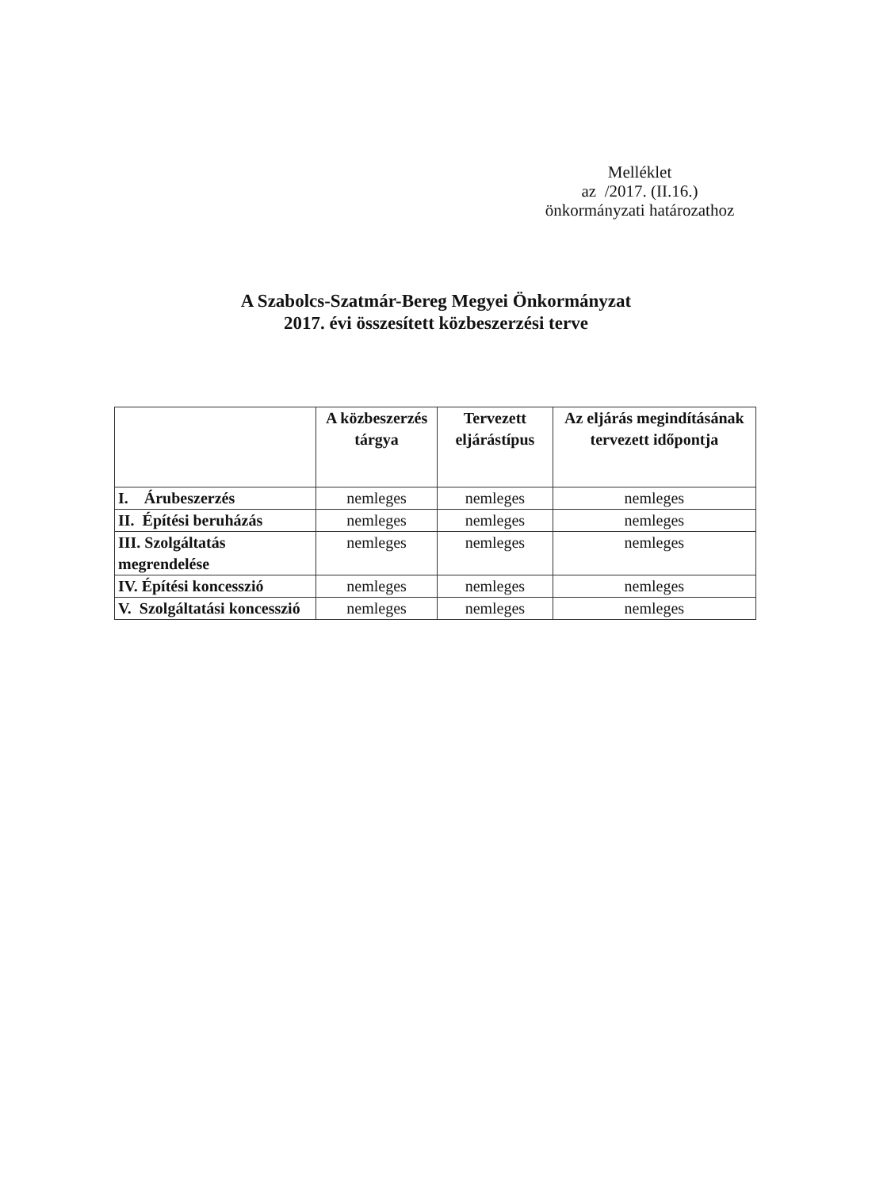Melléklet
az /2017. (II.16.)
önkormányzati határozathoz
A Szabolcs-Szatmár-Bereg Megyei Önkormányzat
2017. évi összesített közbeszerzési terve
| | A közbeszerzés tárgya | Tervezett eljárástípus | Az eljárás megindításának tervezett időpontja |
| --- | --- | --- | --- |
| I. Árubeszerzés | nemleges | nemleges | nemleges |
| II. Építési beruházás | nemleges | nemleges | nemleges |
| III. Szolgáltatás megrendelése | nemleges | nemleges | nemleges |
| IV. Építési koncesszió | nemleges | nemleges | nemleges |
| V. Szolgáltatási koncesszió | nemleges | nemleges | nemleges |